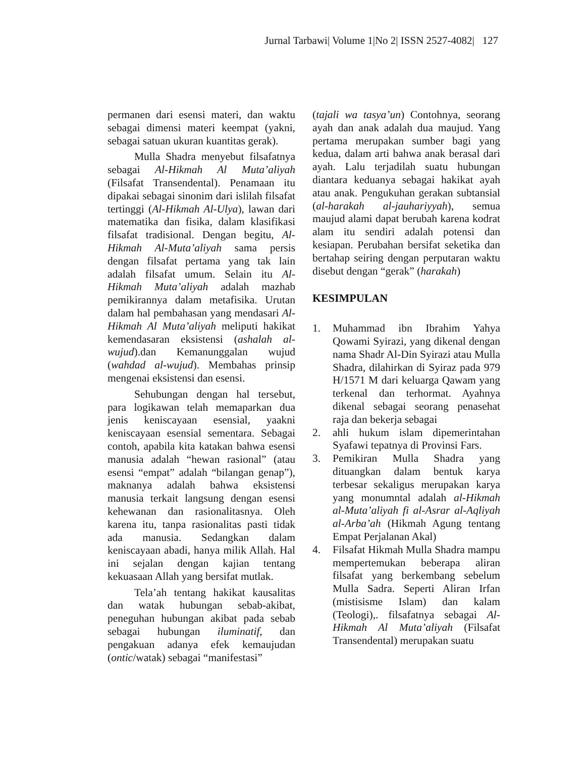Jurnal Tarbawi| Volume 1|No 2| ISSN 2527-4082| 127
permanen dari esensi materi, dan waktu sebagai dimensi materi keempat (yakni, sebagai satuan ukuran kuantitas gerak).
Mulla Shadra menyebut filsafatnya sebagai Al-Hikmah Al Muta’aliyah (Filsafat Transendental). Penamaan itu dipakai sebagai sinonim dari islilah filsafat tertinggi (Al-Hikmah Al-Ulya), lawan dari matematika dan fisika, dalam klasifikasi filsafat tradisional. Dengan begitu, Al-Hikmah Al-Muta’aliyah sama persis dengan filsafat pertama yang tak lain adalah filsafat umum. Selain itu Al-Hikmah Muta’aliyah adalah mazhab pemikirannya dalam metafisika. Urutan dalam hal pembahasan yang mendasari Al-Hikmah Al Muta’aliyah meliputi hakikat kemendasaran eksistensi (ashalah al-wujud).dan Kemanunggalan wujud (wahdad al-wujud). Membahas prinsip mengenai eksistensi dan esensi.
Sehubungan dengan hal tersebut, para logikawan telah memaparkan dua jenis keniscayaan esensial, yaakni keniscayaan esensial sementara. Sebagai contoh, apabila kita katakan bahwa esensi manusia adalah “hewan rasional” (atau esensi “empat” adalah “bilangan genap”), maknanya adalah bahwa eksistensi manusia terkait langsung dengan esensi kehewanan dan rasionalitasnya. Oleh karena itu, tanpa rasionalitas pasti tidak ada manusia. Sedangkan dalam keniscayaan abadi, hanya milik Allah. Hal ini sejalan dengan kajian tentang kekuasaan Allah yang bersifat mutlak.
Tela’ah tentang hakikat kausalitas dan watak hubungan sebab-akibat, peneguhan hubungan akibat pada sebab sebagai hubungan iluminatif, dan pengakuan adanya efek kemaujudan (ontic/watak) sebagai “manifestasi”
(tajali wa tasya’un) Contohnya, seorang ayah dan anak adalah dua maujud. Yang pertama merupakan sumber bagi yang kedua, dalam arti bahwa anak berasal dari ayah. Lalu terjadilah suatu hubungan diantara keduanya sebagai hakikat ayah atau anak. Pengukuhan gerakan subtansial (al-harakah al-jauhariyyah), semua maujud alami dapat berubah karena kodrat alam itu sendiri adalah potensi dan kesiapan. Perubahan bersifat seketika dan bertahap seiring dengan perputaran waktu disebut dengan “gerak” (harakah)
KESIMPULAN
1. Muhammad ibn Ibrahim Yahya Qowami Syirazi, yang dikenal dengan nama Shadr Al-Din Syirazi atau Mulla Shadra, dilahirkan di Syiraz pada 979 H/1571 M dari keluarga Qawam yang terkenal dan terhormat. Ayahnya dikenal sebagai seorang penasehat raja dan bekerja sebagai
2. ahli hukum islam dipemerintahan Syafawi tepatnya di Provinsi Fars.
3. Pemikiran Mulla Shadra yang dituangkan dalam bentuk karya terbesar sekaligus merupakan karya yang monumntal adalah al-Hikmah al-Muta’aliyah fi al-Asrar al-Aqliyah al-Arba’ah (Hikmah Agung tentang Empat Perjalanan Akal)
4. Filsafat Hikmah Mulla Shadra mampu mempertemukan beberapa aliran filsafat yang berkembang sebelum Mulla Sadra. Seperti Aliran Irfan (mistisisme Islam) dan kalam (Teologi),. filsafatnya sebagai Al-Hikmah Al Muta’aliyah (Filsafat Transendental) merupakan suatu